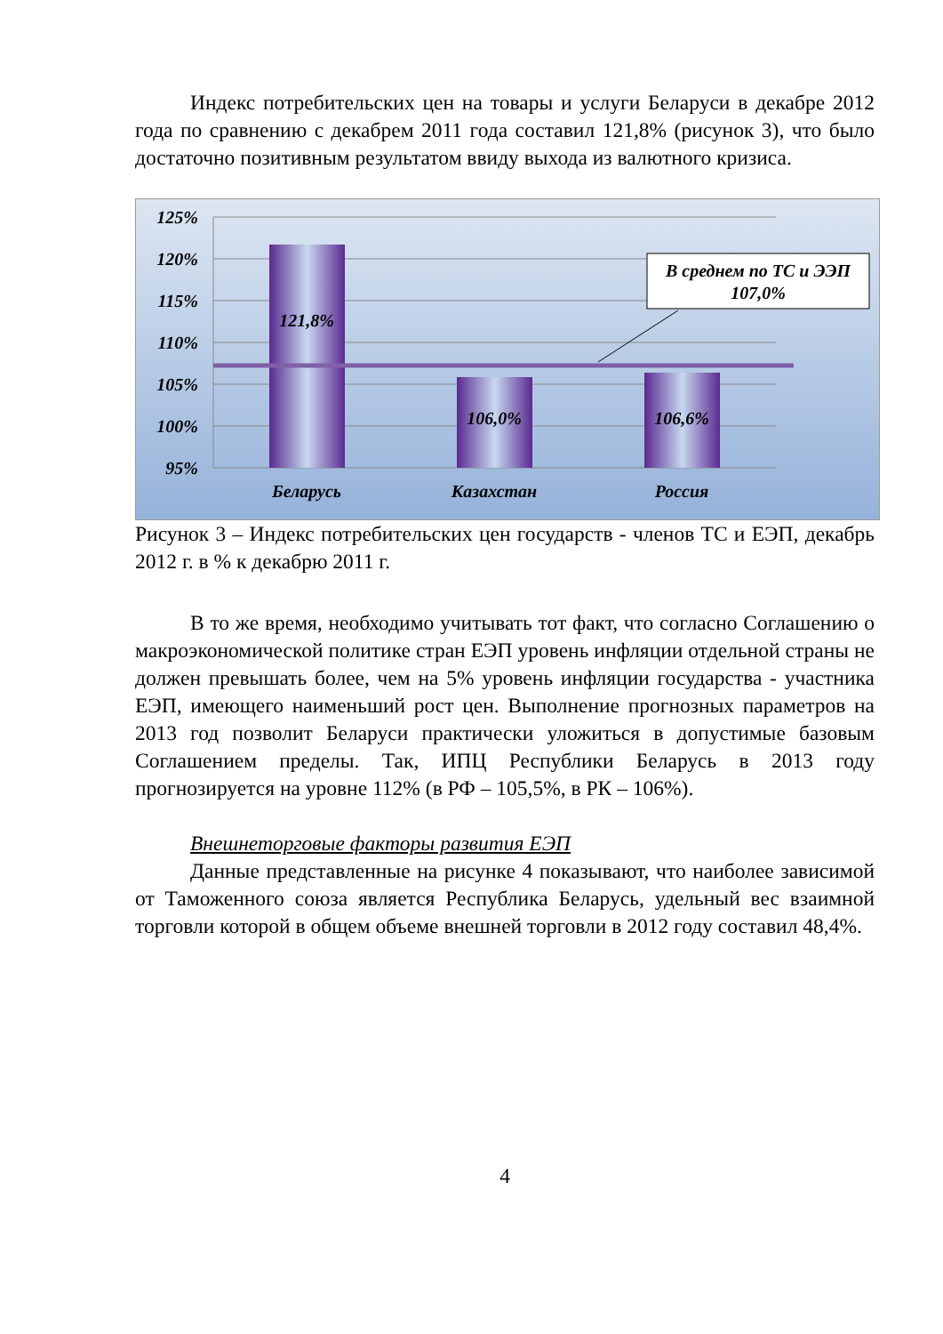Индекс потребительских цен на товары и услуги Беларуси в декабре 2012 года по сравнению с декабрем 2011 года составил 121,8% (рисунок 3), что было достаточно позитивным результатом ввиду выхода из валютного кризиса.
125%
120%
115%
110%
105%
100%
95%
121,8%
106,0%
106,6%
В среднем по ТС и ЭЭП
107,0%
Беларусь
Казахстан
Россия
Рисунок 3 – Индекс потребительских цен государств - членов ТС и ЕЭП, декабрь 2012 г. в % к декабрю 2011 г.
В то же время, необходимо учитывать тот факт, что согласно Соглашению о макроэкономической политике стран ЕЭП уровень инфляции отдельной страны не должен превышать более, чем на 5% уровень инфляции государства - участника ЕЭП, имеющего наименьший рост цен. Выполнение прогнозных параметров на 2013 год позволит Беларуси практически уложиться в допустимые базовым Соглашением пределы. Так, ИПЦ Республики Беларусь в 2013 году прогнозируется на уровне 112% (в РФ – 105,5%, в РК – 106%).
Внешнеторговые факторы развития ЕЭП
Данные представленные на рисунке 4 показывают, что наиболее зависимой от Таможенного союза является Республика Беларусь, удельный вес взаимной торговли которой в общем объеме внешней торговли в 2012 году составил 48,4%.
4